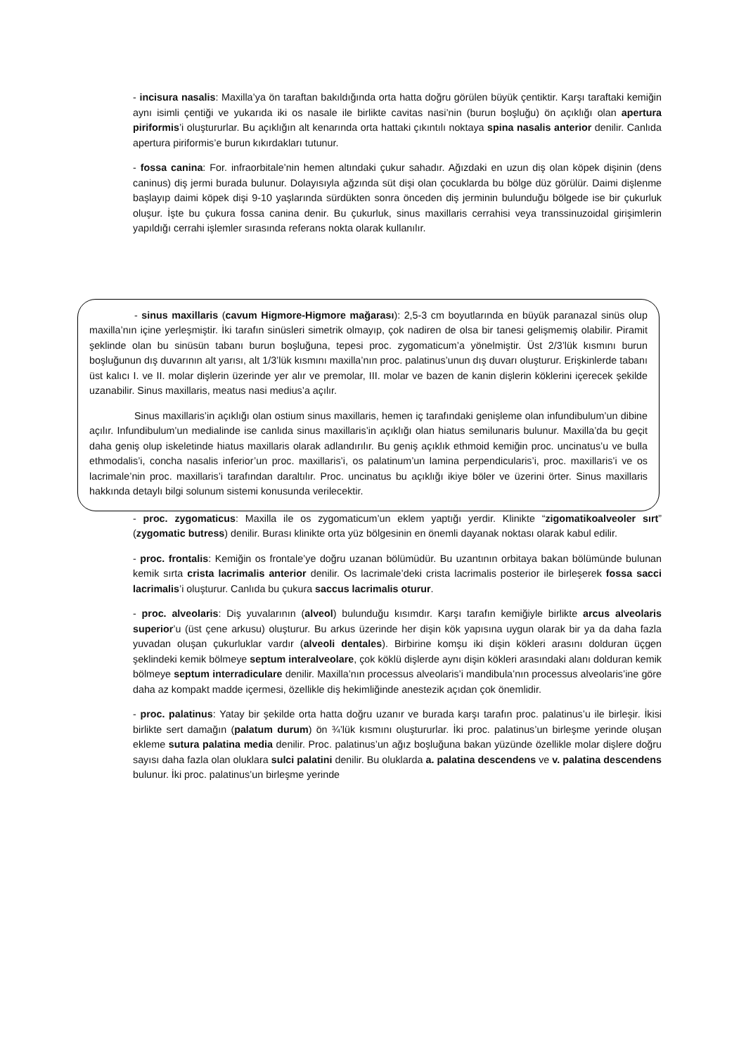- incisura nasalis: Maxilla’ya ön taraftan bakıldığında orta hatta doğru görülen büyük çentiktir. Karşı taraftaki kemiğin aynı isimli çentiği ve yukarıda iki os nasale ile birlikte cavitas nasi’nin (burun boşluğu) ön açıklığı olan apertura piriformis’i oluştururlar. Bu açıklığın alt kenarında orta hattaki çıkıntılı noktaya spina nasalis anterior denilir. Canlıda apertura piriformis’e burun kıkırdakları tutunur.
- fossa canina: For. infraorbitale’nin hemen altındaki çukur sahadır. Ağızdaki en uzun diş olan köpek dişinin (dens caninus) diş jermi burada bulunur. Dolayısıyla ağzında süt dişi olan çocuklarda bu bölge düz görülür. Daimi dişlenme başlayıp daimi köpek dişi 9-10 yaşlarında sürdükten sonra önceden diş jerminin bulunduğu bölgede ise bir çukurluk oluşur. İşte bu çukura fossa canina denir. Bu çukurluk, sinus maxillaris cerrahisi veya transsinuzoidal girişimlerin yapıldığı cerrahi işlemler sırasında referans nokta olarak kullanılır.
- sinus maxillaris (cavum Higmore-Higmore mağarası): 2,5-3 cm boyutlarında en büyük paranazal sinüs olup maxilla’nın içine yerleşmiştir. İki tarafın sinüsleri simetrik olmayıp, çok nadiren de olsa bir tanesi gelişmemiş olabilir. Piramit şeklinde olan bu sinüsün tabanı burun boşluğuna, tepesi proc. zygomaticum’a yönelmiştir. Üst 2/3’lük kısmını burun boşluğunun dış duvarının alt yarısı, alt 1/3’lük kısmını maxilla’nın proc. palatinus’unun dış duvarı oluşturur. Erişkinlerde tabanı üst kalıcı I. ve II. molar dişlerin üzerinde yer alır ve premolar, III. molar ve bazen de kanin dişlerin köklerini içerecek şekilde uzanabilir. Sinus maxillaris, meatus nasi medius’a açılır.
Sinus maxillaris’in açıklığı olan ostium sinus maxillaris, hemen iç tarafındaki genişleme olan infundibulum’un dibine açılır. Infundibulum’un medialinde ise canlıda sinus maxillaris’in açıklığı olan hiatus semilunaris bulunur. Maxilla’da bu geçit daha geniş olup iskeletinde hiatus maxillaris olarak adlandırılır. Bu geniş açıklık ethmoid kemiğin proc. uncinatus’u ve bulla ethmodalis’i, concha nasalis inferior’un proc. maxillaris’i, os palatinum’un lamina perpendicularis’i, proc. maxillaris’i ve os lacrimale’nin proc. maxillaris’i tarafından daraltılır. Proc. uncinatus bu açıklığı ikiye böler ve üzerini örter. Sinus maxillaris hakkında detaylı bilgi solunum sistemi konusunda verilecektir.
- proc. zygomaticus: Maxilla ile os zygomaticum’un eklem yaptığı yerdir. Klinikte “zigomatikoalveoler sırt” (zygomatic butress) denilir. Burası klinikte orta yüz bölgesinin en önemli dayanak noktası olarak kabul edilir.
- proc. frontalis: Kemiğin os frontale’ye doğru uzanan bölümüdür. Bu uzantının orbitaya bakan bölümünde bulunan kemik sırta crista lacrimalis anterior denilir. Os lacrimale’deki crista lacrimalis posterior ile birleşerek fossa sacci lacrimalis’i oluşturur. Canlıda bu çukura saccus lacrimalis oturur.
- proc. alveolaris: Diş yuvalarının (alveol) bulunduğu kısımdır. Karşı tarafın kemiğiyle birlikte arcus alveolaris superior’u (üst çene arkusu) oluşturur. Bu arkus üzerinde her dişin kök yapısına uygun olarak bir ya da daha fazla yuvadan oluşan çukurluklar vardır (alveoli dentales). Birbirine komşu iki dişin kökleri arasını dolduran üçgen şeklindeki kemik bölmeye septum interalveolare, çok köklü dişlerde aynı dişin kökleri arasındaki alanı dolduran kemik bölmeye septum interradiculare denilir. Maxilla’nın processus alveolaris’i mandibula’nın processus alveolaris’ine göre daha az kompakt madde içermesi, özellikle diş hekimliğinde anestezik açıdan çok önemlidir.
- proc. palatinus: Yatay bir şekilde orta hatta doğru uzanır ve burada karşı tarafın proc. palatinus’u ile birleşir. İkisi birlikte sert damağın (palatum durum) ön ¾’lük kısmını oluştururlar. İki proc. palatinus’un birleşme yerinde oluşan ekleme sutura palatina media denilir. Proc. palatinus’un ağız boşluğuna bakan yüzünde özellikle molar dişlere doğru sayısı daha fazla olan oluklara sulci palatini denilir. Bu oluklarda a. palatina descendens ve v. palatina descendens bulunur. İki proc. palatinus’un birleşme yerinde